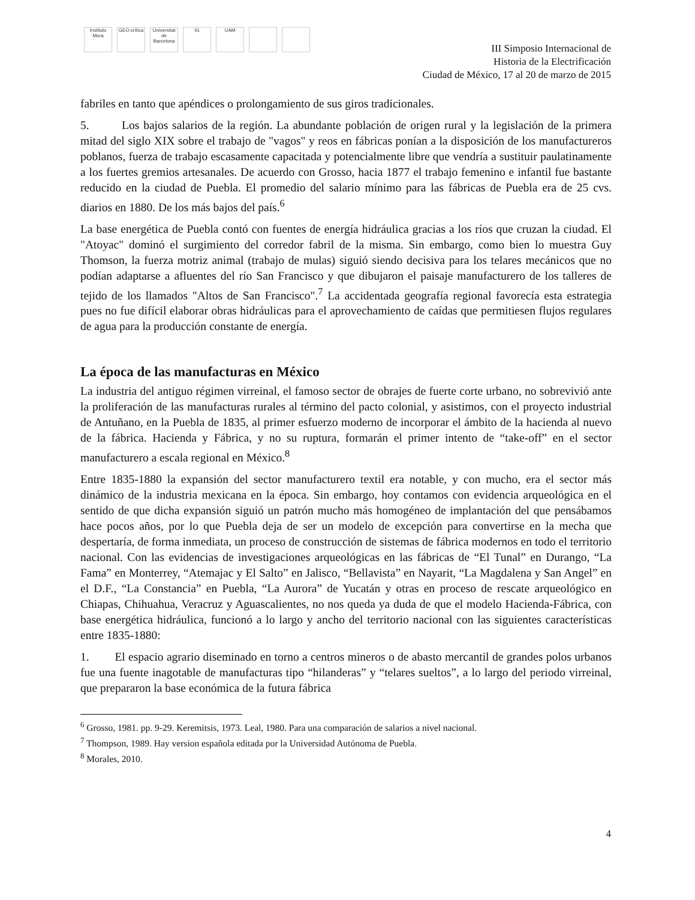Instituto Mora
GEO crítica
Universitat de Barcelona
IG UAM
III Simposio Internacional de
Historia de la Electrificación
Ciudad de México, 17 al 20 de marzo de 2015
fabriles en tanto que apéndices o prolongamiento de sus giros tradicionales.
5. Los bajos salarios de la región. La abundante población de origen rural y la legislación de la primera mitad del siglo XIX sobre el trabajo de "vagos" y reos en fábricas ponían a la disposición de los manufactureros poblanos, fuerza de trabajo escasamente capacitada y potencialmente libre que vendría a sustituir paulatinamente a los fuertes gremios artesanales. De acuerdo con Grosso, hacia 1877 el trabajo femenino e infantil fue bastante reducido en la ciudad de Puebla. El promedio del salario mínimo para las fábricas de Puebla era de 25 cvs. diarios en 1880. De los más bajos del país.<sup>6</sup>
La base energética de Puebla contó con fuentes de energía hidráulica gracias a los ríos que cruzan la ciudad. El "Atoyac" dominó el surgimiento del corredor fabril de la misma. Sin embargo, como bien lo muestra Guy Thomson, la fuerza motriz animal (trabajo de mulas) siguió siendo decisiva para los telares mecánicos que no podían adaptarse a afluentes del río San Francisco y que dibujaron el paisaje manufacturero de los talleres de tejido de los llamados "Altos de San Francisco".<sup>7</sup> La accidentada geografía regional favorecía esta estrategia pues no fue difícil elaborar obras hidráulicas para el aprovechamiento de caídas que permitiesen flujos regulares de agua para la producción constante de energía.
La época de las manufacturas en México
La industria del antiguo régimen virreinal, el famoso sector de obrajes de fuerte corte urbano, no sobrevivió ante la proliferación de las manufacturas rurales al término del pacto colonial, y asistimos, con el proyecto industrial de Antuñano, en la Puebla de 1835, al primer esfuerzo moderno de incorporar el ámbito de la hacienda al nuevo de la fábrica. Hacienda y Fábrica, y no su ruptura, formarán el primer intento de “take-off” en el sector manufacturero a escala regional en México.<sup>8</sup>
Entre 1835-1880 la expansión del sector manufacturero textil era notable, y con mucho, era el sector más dinámico de la industria mexicana en la época. Sin embargo, hoy contamos con evidencia arqueológica en el sentido de que dicha expansión siguió un patrón mucho más homogéneo de implantación del que pensábamos hace pocos años, por lo que Puebla deja de ser un modelo de excepción para convertirse en la mecha que despertaría, de forma inmediata, un proceso de construcción de sistemas de fábrica modernos en todo el territorio nacional. Con las evidencias de investigaciones arqueológicas en las fábricas de “El Tunal” en Durango, “La Fama” en Monterrey, “Atemajac y El Salto” en Jalisco, “Bellavista” en Nayarit, “La Magdalena y San Angel” en el D.F., “La Constancia” en Puebla, “La Aurora” de Yucatán y otras en proceso de rescate arqueológico en Chiapas, Chihuahua, Veracruz y Aguascalientes, no nos queda ya duda de que el modelo Hacienda-Fábrica, con base energética hidráulica, funcionó a lo largo y ancho del territorio nacional con las siguientes características entre 1835-1880:
1. El espacio agrario diseminado en torno a centros mineros o de abasto mercantil de grandes polos urbanos fue una fuente inagotable de manufacturas tipo “hilanderas” y “telares sueltos”, a lo largo del periodo virreinal, que prepararon la base económica de la futura fábrica
<sup>6</sup> Grosso, 1981. pp. 9-29. Keremitsis, 1973. Leal, 1980. Para una comparación de salarios a nivel nacional.
<sup>7</sup> Thompson, 1989. Hay version española editada por la Universidad Autónoma de Puebla.
<sup>8</sup> Morales, 2010.
4